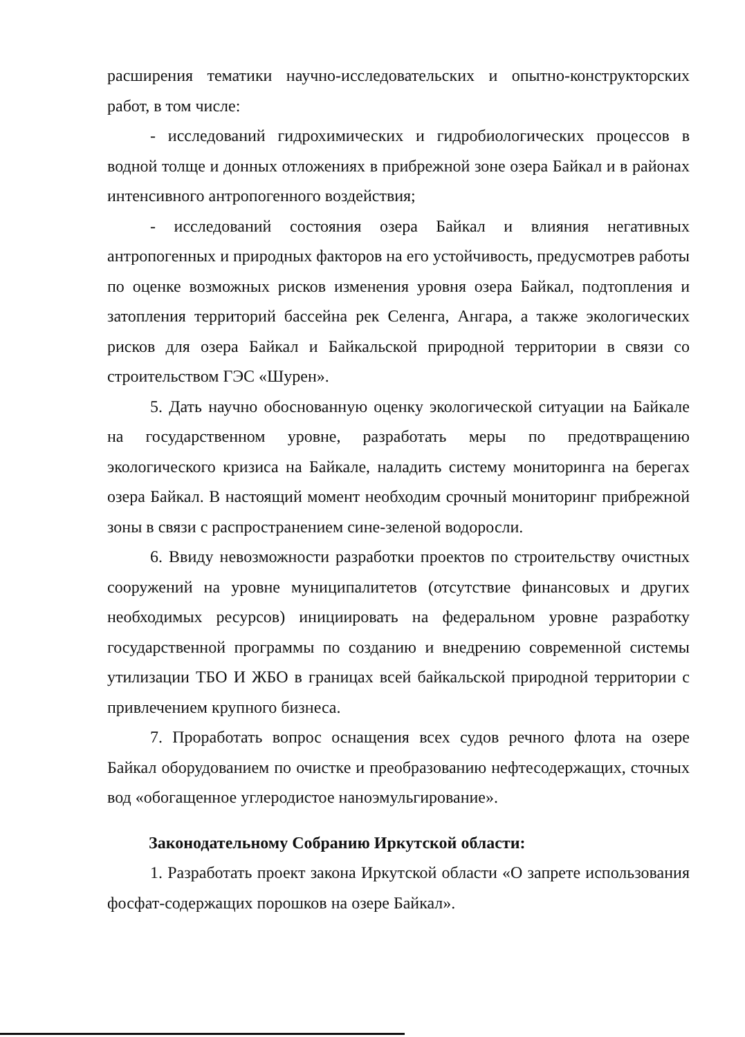расширения тематики научно-исследовательских и опытно-конструкторских работ, в том числе:
- исследований гидрохимических и гидробиологических процессов в водной толще и донных отложениях в прибрежной зоне озера Байкал и в районах интенсивного антропогенного воздействия;
- исследований состояния озера Байкал и влияния негативных антропогенных и природных факторов на его устойчивость, предусмотрев работы по оценке возможных рисков изменения уровня озера Байкал, подтопления и затопления территорий бассейна рек Селенга, Ангара, а также экологических рисков для озера Байкал и Байкальской природной территории в связи со строительством ГЭС «Шурен».
5. Дать научно обоснованную оценку экологической ситуации на Байкале на государственном уровне, разработать меры по предотвращению экологического кризиса на Байкале, наладить систему мониторинга на берегах озера Байкал. В настоящий момент необходим срочный мониторинг прибрежной зоны в связи с распространением сине-зеленой водоросли.
6. Ввиду невозможности разработки проектов по строительству очистных сооружений на уровне муниципалитетов (отсутствие финансовых и других необходимых ресурсов) инициировать на федеральном уровне разработку государственной программы по созданию и внедрению современной системы утилизации ТБО И ЖБО в границах всей байкальской природной территории с привлечением крупного бизнеса.
7. Проработать вопрос оснащения всех судов речного флота на озере Байкал оборудованием по очистке и преобразованию нефтесодержащих, сточных вод «обогащенное углеродистое наноэмульгирование».
Законодательному Собранию Иркутской области:
1. Разработать проект закона Иркутской области «О запрете использования фосфат-содержащих порошков на озере Байкал».